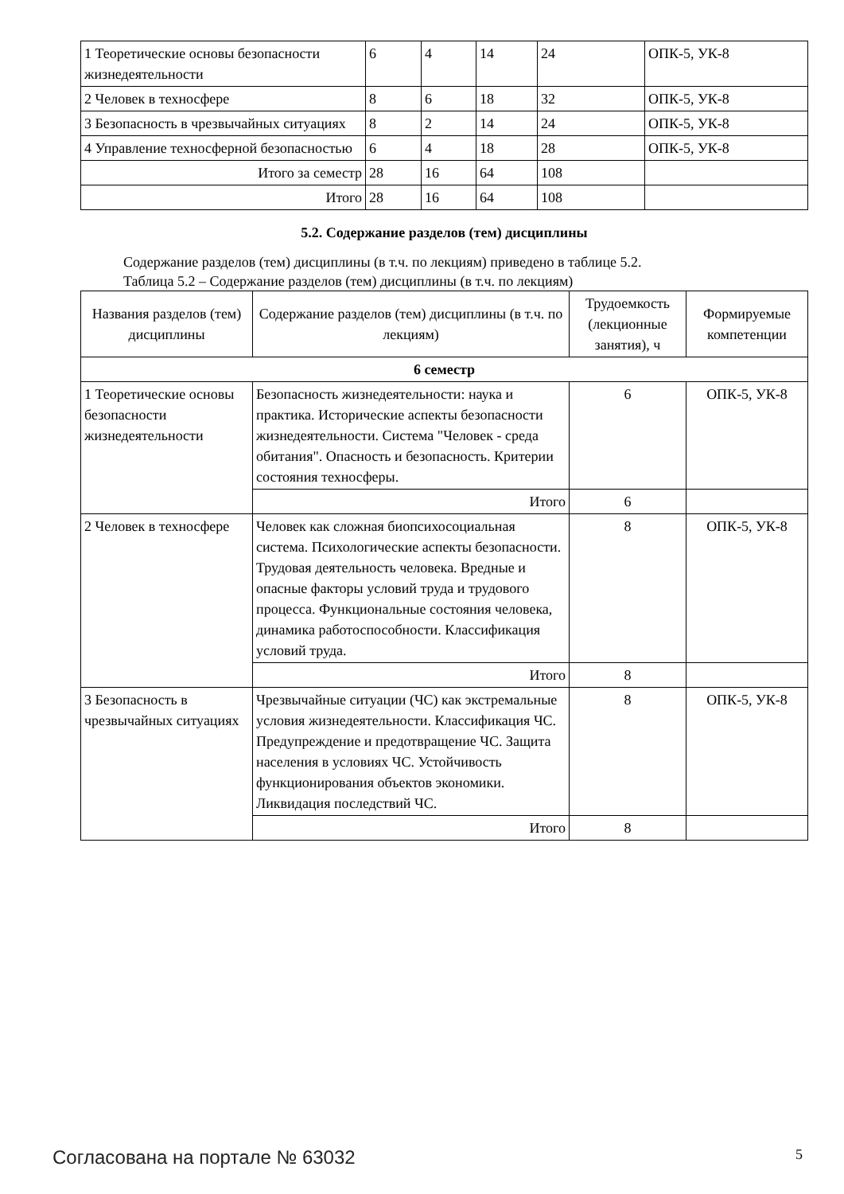| 1 Теоретические основы безопасности жизнедеятельности | 6 | 4 | 14 | 24 | ОПК-5, УК-8 |
| 2 Человек в техносфере | 8 | 6 | 18 | 32 | ОПК-5, УК-8 |
| 3 Безопасность в чрезвычайных ситуациях | 8 | 2 | 14 | 24 | ОПК-5, УК-8 |
| 4 Управление техносферной безопасностью | 6 | 4 | 18 | 28 | ОПК-5, УК-8 |
| Итого за семестр | 28 | 16 | 64 | 108 | |
| Итого | 28 | 16 | 64 | 108 | |
5.2. Содержание разделов (тем) дисциплины
Содержание разделов (тем) дисциплины (в т.ч. по лекциям) приведено в таблице 5.2.
Таблица 5.2 – Содержание разделов (тем) дисциплины (в т.ч. по лекциям)
| Названия разделов (тем) дисциплины | Содержание разделов (тем) дисциплины (в т.ч. по лекциям) | Трудоемкость (лекционные занятия), ч | Формируемые компетенции |
| --- | --- | --- | --- |
| 6 семестр | | | |
| 1 Теоретические основы безопасности жизнедеятельности | Безопасность жизнедеятельности: наука и практика. Исторические аспекты безопасности жизнедеятельности. Система "Человек - среда обитания". Опасность и безопасность. Критерии состояния техносферы. | 6 | ОПК-5, УК-8 |
| | Итого | 6 | |
| 2 Человек в техносфере | Человек как сложная биопсихосоциальная система. Психологические аспекты безопасности. Трудовая деятельность человека. Вредные и опасные факторы условий труда и трудового процесса. Функциональные состояния человека, динамика работоспособности. Классификация условий труда. | 8 | ОПК-5, УК-8 |
| | Итого | 8 | |
| 3 Безопасность в чрезвычайных ситуациях | Чрезвычайные ситуации (ЧС) как экстремальные условия жизнедеятельности. Классификация ЧС. Предупреждение и предотвращение ЧС. Защита населения в условиях ЧС. Устойчивость функционирования объектов экономики. Ликвидация последствий ЧС. | 8 | ОПК-5, УК-8 |
| | Итого | 8 | |
Согласована на портале № 63032 5